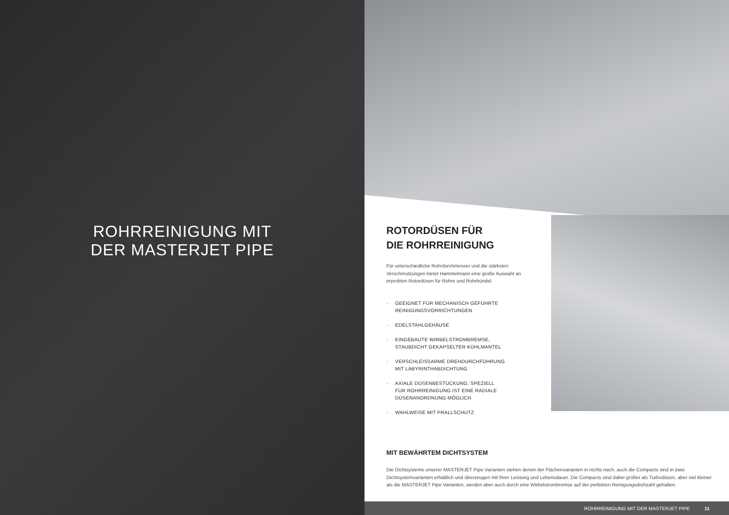ROHRREINIGUNG MIT
DER MASTERJET PIPE
ROTORDÜSEN FÜR
DIE ROHRREINIGUNG
Für unterschiedliche Rohrdurchmesser und die stärksten Verschmutzungen bietet Hammelmann eine große Auswahl an erprobten Rotordüsen für Rohre und Rohrbündel.
- GEEIGNET FÜR MECHANISCH GEFÜHRTE
REINIGUNGSVORRICHTUNGEN
- EDELSTAHLGEHÄUSE
- EINGEBAUTE WIRBELSTROMBREMSE,
STAUBDICHT GEKAPSELTER KÜHLMANTEL
- VERSCHLEISSARME DREHDURCHFÜHRUNG
MIT LABYRINTHABDICHTUNG
- AXIALE DÜSENBESTÜCKUNG. SPEZIELL
FÜR ROHRREINIGUNG IST EINE RADIALE
DÜSENANORDNUNG MÖGLICH
- WAHLWEISE MIT PRALLSCHUTZ
MIT BEWÄHRTEM DICHTSYSTEM
Die Dichtsysteme unserer MASTERJET Pipe Varianten stehen denen der Flächenvarianten in nichts nach, auch die Compacts sind in zwei Dichtsystemvarianten erhältlich und überzeugen mit Ihrer Leistung und Lebensdauer. Die Compacts sind dabei größer als Turbodüsen, aber viel kleiner als die MASTERJET Pipe Varianten, werden aber auch durch eine Wirbelstrombremse auf der perfekten Reinigungsdrehzahl gehalten.
ROHRREINIGUNG MIT DER MASTERJET PIPE 11